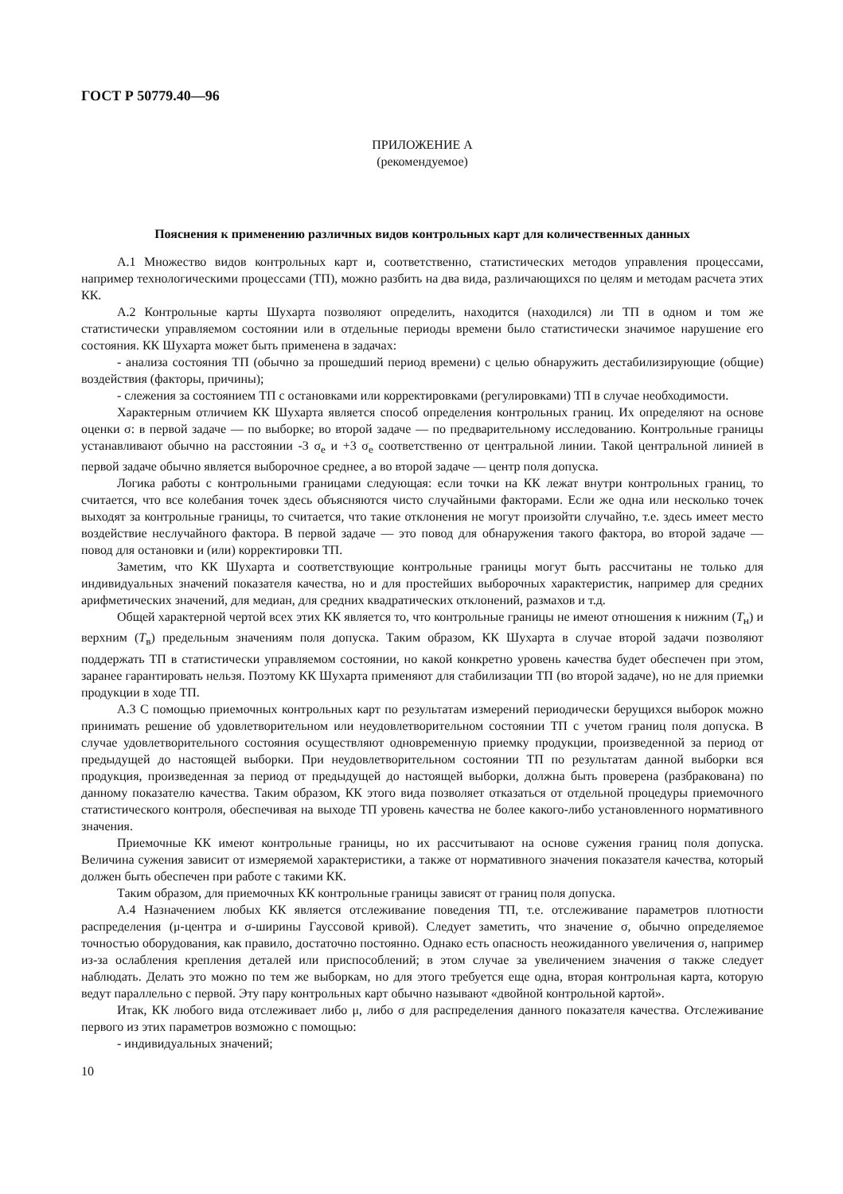ГОСТ Р 50779.40—96
ПРИЛОЖЕНИЕ А
(рекомендуемое)
Пояснения к применению различных видов контрольных карт для количественных данных
А.1 Множество видов контрольных карт и, соответственно, статистических методов управления процессами, например технологическими процессами (ТП), можно разбить на два вида, различающихся по целям и методам расчета этих КК.
А.2 Контрольные карты Шухарта позволяют определить, находится (находился) ли ТП в одном и том же статистически управляемом состоянии или в отдельные периоды времени было статистически значимое нарушение его состояния. КК Шухарта может быть применена в задачах:
- анализа состояния ТП (обычно за прошедший период времени) с целью обнаружить дестабилизирующие (общие) воздействия (факторы, причины);
- слежения за состоянием ТП с остановками или корректировками (регулировками) ТП в случае необходимости.
Характерным отличием КК Шухарта является способ определения контрольных границ. Их определяют на основе оценки σ: в первой задаче — по выборке; во второй задаче — по предварительному исследованию. Контрольные границы устанавливают обычно на расстоянии -3 σ<sub>e</sub> и +3 σ<sub>e</sub> соответственно от центральной линии. Такой центральной линией в первой задаче обычно является выборочное среднее, а во второй задаче — центр поля допуска.
Логика работы с контрольными границами следующая: если точки на КК лежат внутри контрольных границ, то считается, что все колебания точек здесь объясняются чисто случайными факторами. Если же одна или несколько точек выходят за контрольные границы, то считается, что такие отклонения не могут произойти случайно, т.е. здесь имеет место воздействие неслучайного фактора. В первой задаче — это повод для обнаружения такого фактора, во второй задаче — повод для остановки и (или) корректировки ТП.
Заметим, что КК Шухарта и соответствующие контрольные границы могут быть рассчитаны не только для индивидуальных значений показателя качества, но и для простейших выборочных характеристик, например для средних арифметических значений, для медиан, для средних квадратических отклонений, размахов и т.д.
Общей характерной чертой всех этих КК является то, что контрольные границы не имеют отношения к нижним (T<sub>н</sub>) и верхним (T<sub>в</sub>) предельным значениям поля допуска. Таким образом, КК Шухарта в случае второй задачи позволяют поддержать ТП в статистически управляемом состоянии, но какой конкретно уровень качества будет обеспечен при этом, заранее гарантировать нельзя. Поэтому КК Шухарта применяют для стабилизации ТП (во второй задаче), но не для приемки продукции в ходе ТП.
А.3 С помощью приемочных контрольных карт по результатам измерений периодически берущихся выборок можно принимать решение об удовлетворительном или неудовлетворительном состоянии ТП с учетом границ поля допуска. В случае удовлетворительного состояния осуществляют одновременную приемку продукции, произведенной за период от предыдущей до настоящей выборки. При неудовлетворительном состоянии ТП по результатам данной выборки вся продукция, произведенная за период от предыдущей до настоящей выборки, должна быть проверена (разбракована) по данному показателю качества. Таким образом, КК этого вида позволяет отказаться от отдельной процедуры приемочного статистического контроля, обеспечивая на выходе ТП уровень качества не более какого-либо установленного нормативного значения.
Приемочные КК имеют контрольные границы, но их рассчитывают на основе сужения границ поля допуска. Величина сужения зависит от измеряемой характеристики, а также от нормативного значения показателя качества, который должен быть обеспечен при работе с такими КК.
Таким образом, для приемочных КК контрольные границы зависят от границ поля допуска.
А.4 Назначением любых КК является отслеживание поведения ТП, т.е. отслеживание параметров плотности распределения (μ-центра и σ-ширины Гауссовой кривой). Следует заметить, что значение σ, обычно определяемое точностью оборудования, как правило, достаточно постоянно. Однако есть опасность неожиданного увеличения σ, например из-за ослабления крепления деталей или приспособлений; в этом случае за увеличением значения σ также следует наблюдать. Делать это можно по тем же выборкам, но для этого требуется еще одна, вторая контрольная карта, которую ведут параллельно с первой. Эту пару контрольных карт обычно называют «двойной контрольной картой».
Итак, КК любого вида отслеживает либо μ, либо σ для распределения данного показателя качества. Отслеживание первого из этих параметров возможно с помощью:
- индивидуальных значений;
10